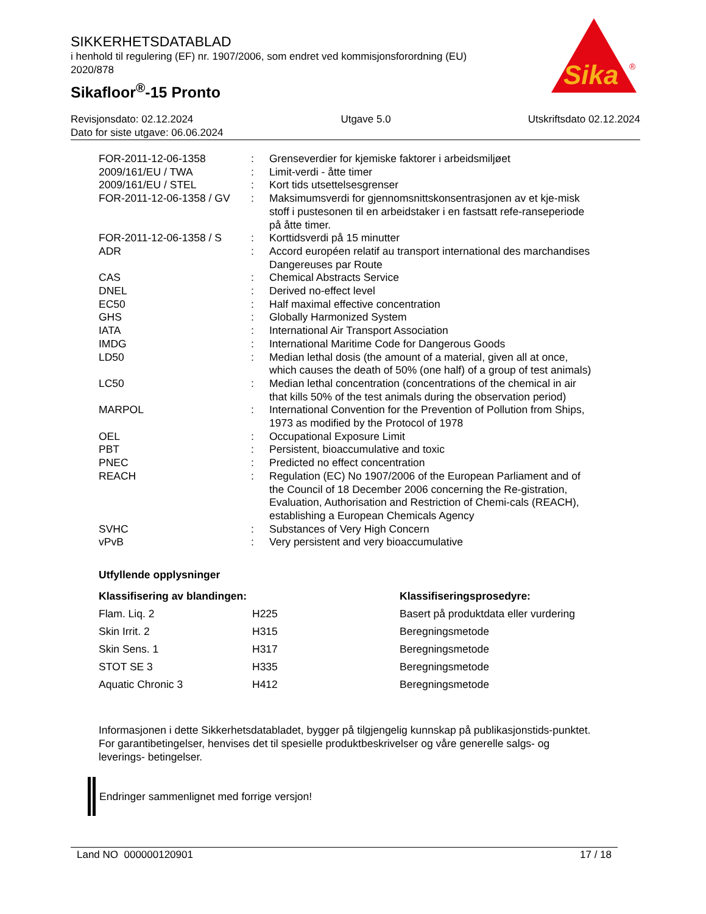SIKKERHETSDATABLAD
i henhold til regulering (EF) nr. 1907/2006, som endret ved kommisjonsforordning (EU) 2020/878
Sikafloor<sup>®</sup>-15 Pronto
Sika
®
| Revisjonsdato: 02.12.2024 | Utgave 5.0 | Utskriftsdato 02.12.2024 |
| Dato for siste utgave: 06.06.2024 | | |
| FOR-2011-12-06-1358 | : | Grenseverdier for kjemiske faktorer i arbeidsmiljøet |
| 2009/161/EU / TWA | : | Limit-verdi - åtte timer |
| 2009/161/EU / STEL | : | Kort tids utsettelsesgrenser |
| FOR-2011-12-06-1358 / GV | : | Maksimumsverdi for gjennomsnittskonsentrasjonen av et kje-misk stoff i pustesonen til en arbeidstaker i en fastsatt refe-ranseperiode på åtte timer. |
| FOR-2011-12-06-1358 / S | : | Korttidsverdi på 15 minutter |
| ADR | : | Accord européen relatif au transport international des marchandises Dangereuses par Route |
| CAS | : | Chemical Abstracts Service |
| DNEL | : | Derived no-effect level |
| EC50 | : | Half maximal effective concentration |
| GHS | : | Globally Harmonized System |
| IATA | : | International Air Transport Association |
| IMDG | : | International Maritime Code for Dangerous Goods |
| LD50 | : | Median lethal dosis (the amount of a material, given all at once, which causes the death of 50% (one half) of a group of test animals) |
| LC50 | : | Median lethal concentration (concentrations of the chemical in air that kills 50% of the test animals during the observation period) |
| MARPOL | : | International Convention for the Prevention of Pollution from Ships, 1973 as modified by the Protocol of 1978 |
| OEL | : | Occupational Exposure Limit |
| PBT | : | Persistent, bioaccumulative and toxic |
| PNEC | : | Predicted no effect concentration |
| REACH | : | Regulation (EC) No 1907/2006 of the European Parliament and of the Council of 18 December 2006 concerning the Re-gistration, Evaluation, Authorisation and Restriction of Chemi-cals (REACH), establishing a European Chemicals Agency |
| SVHC | : | Substances of Very High Concern |
| vPvB | : | Very persistent and very bioaccumulative |
Utfyllende opplysninger
| Klassifisering av blandingen: | | Klassifiseringsprosedyre: |
| --- | --- | --- |
| Flam. Liq. 2 | H225 | Basert på produktdata eller vurdering |
| Skin Irrit. 2 | H315 | Beregningsmetode |
| Skin Sens. 1 | H317 | Beregningsmetode |
| STOT SE 3 | H335 | Beregningsmetode |
| Aquatic Chronic 3 | H412 | Beregningsmetode |
Informasjonen i dette Sikkerhetsdatabladet, bygger på tilgjengelig kunnskap på publikasjonstids-punktet. For garantibetingelser, henvises det til spesielle produktbeskrivelser og våre generelle salgs- og leverings- betingelser.
Endringer sammenlignet med forrige versjon!
Land NO 000000120901 17 / 18